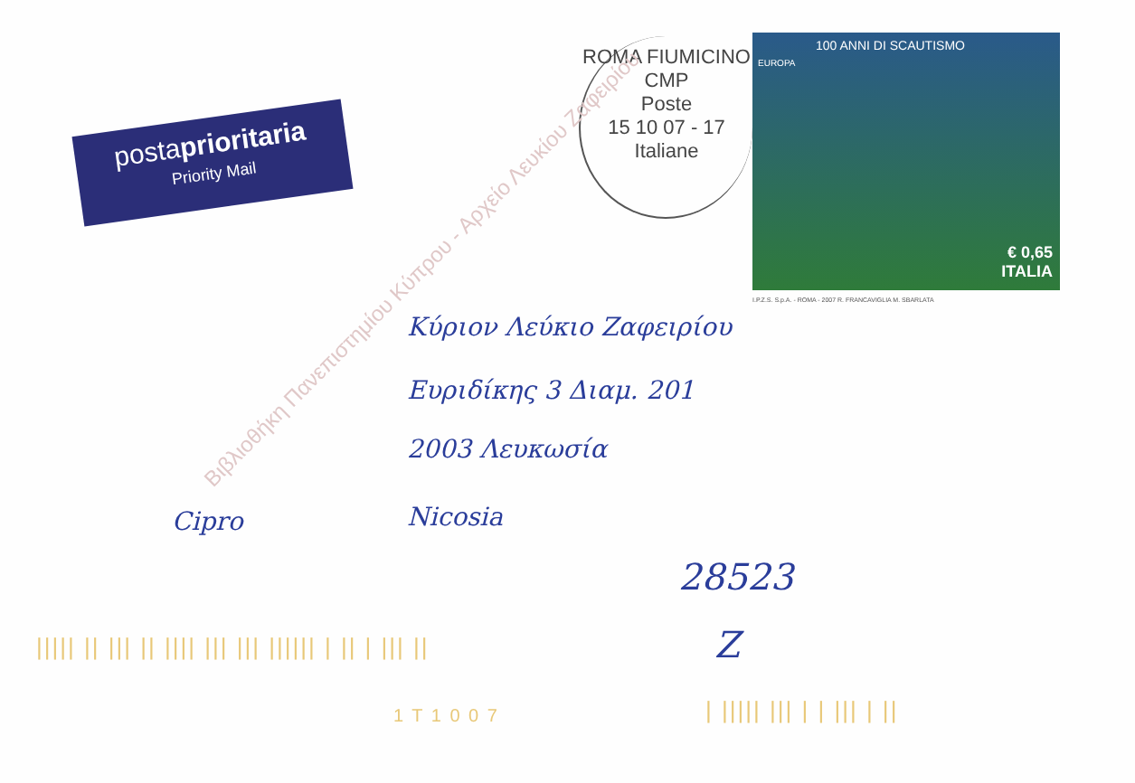postaprioritaria
Priority Mail
ROMA FIUMICINO CMP
Poste
15 10 07 - 17
Italiane
100 ANNI DI SCAUTISMO
EUROPA
€ 0,65
ITALIA
I.P.Z.S. S.p.A. - ROMA - 2007 R. FRANCAVIGLIA M. SBARLATA
Κύριον Λεύκιο Ζαφειρίου
Ευριδίκης 3 Διαμ. 201
2003 Λευκωσία
Cipro Nicosia
28523
Z
||||| || ||| || |||| ||| ||| |||||| | || | ||| ||
1 T 1 0 0 7 | ||||| ||| | | ||| | ||
Βιβλιοθήκη Πανεπιστημίου Κύπρου - Αρχείο Λευκίου Ζαφειρίου